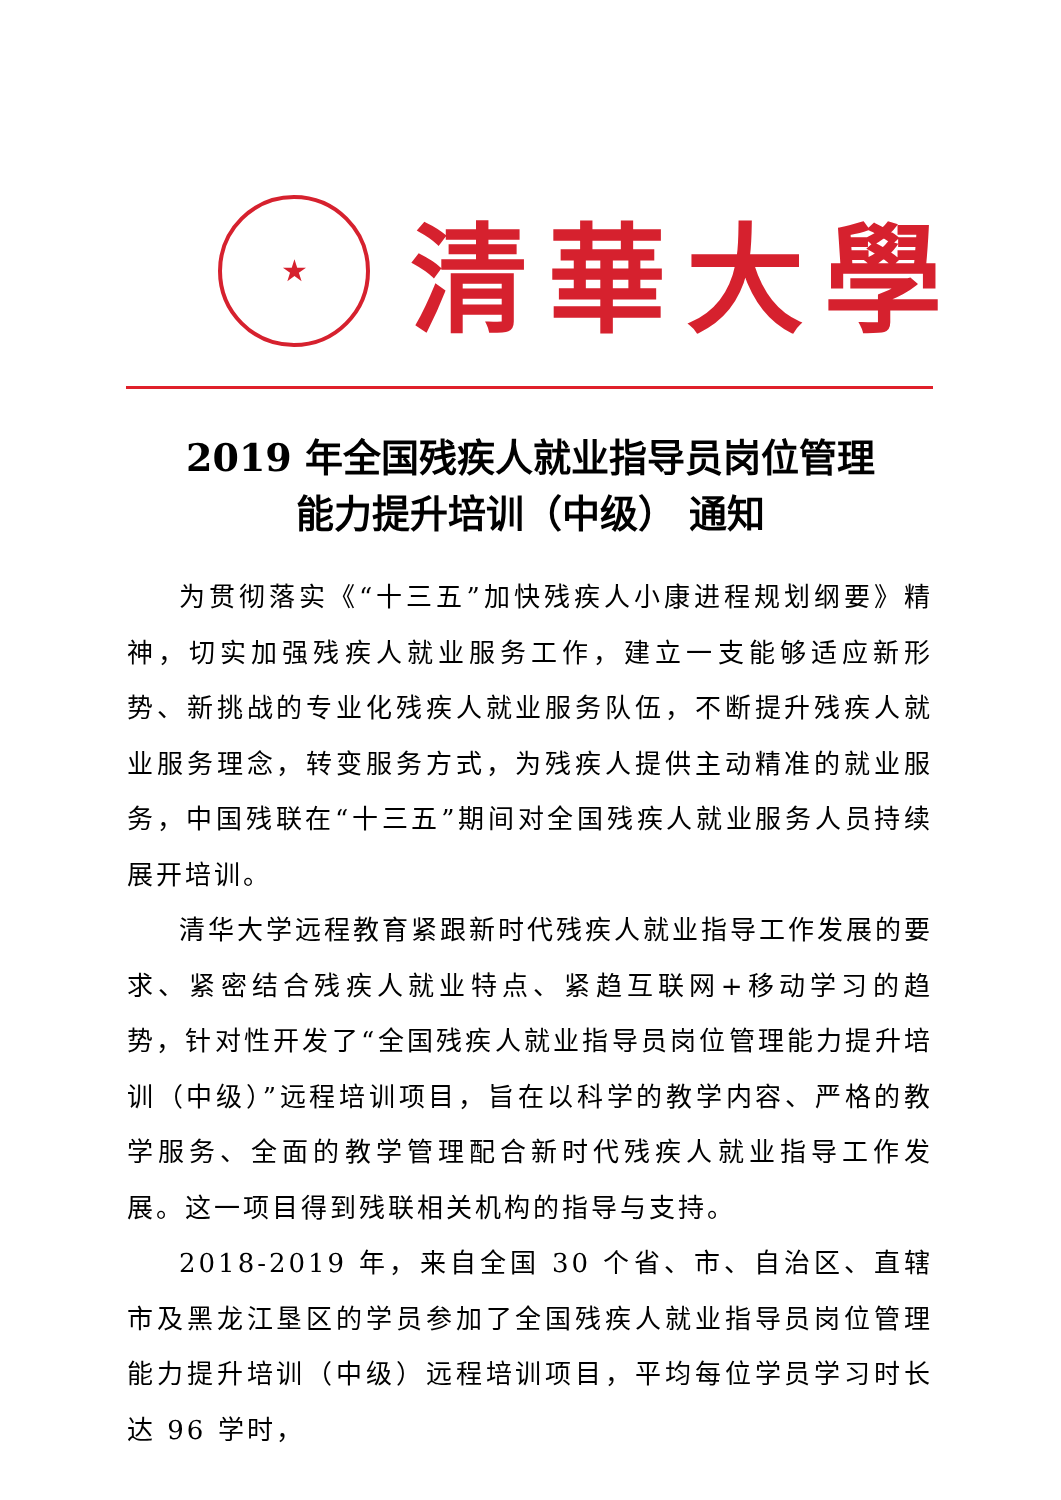★
清華大學
2019 年全国残疾人就业指导员岗位管理
能力提升培训（中级） 通知
为贯彻落实《“十三五”加快残疾人小康进程规划纲要》精神，切实加强残疾人就业服务工作，建立一支能够适应新形势、新挑战的专业化残疾人就业服务队伍，不断提升残疾人就业服务理念，转变服务方式，为残疾人提供主动精准的就业服务，中国残联在“十三五”期间对全国残疾人就业服务人员持续展开培训。
清华大学远程教育紧跟新时代残疾人就业指导工作发展的要求、紧密结合残疾人就业特点、紧趋互联网+移动学习的趋势，针对性开发了“全国残疾人就业指导员岗位管理能力提升培训（中级）”远程培训项目，旨在以科学的教学内容、严格的教学服务、全面的教学管理配合新时代残疾人就业指导工作发展。这一项目得到残联相关机构的指导与支持。
2018-2019 年，来自全国 30 个省、市、自治区、直辖市及黑龙江垦区的学员参加了全国残疾人就业指导员岗位管理能力提升培训（中级）远程培训项目，平均每位学员学习时长达 96 学时，